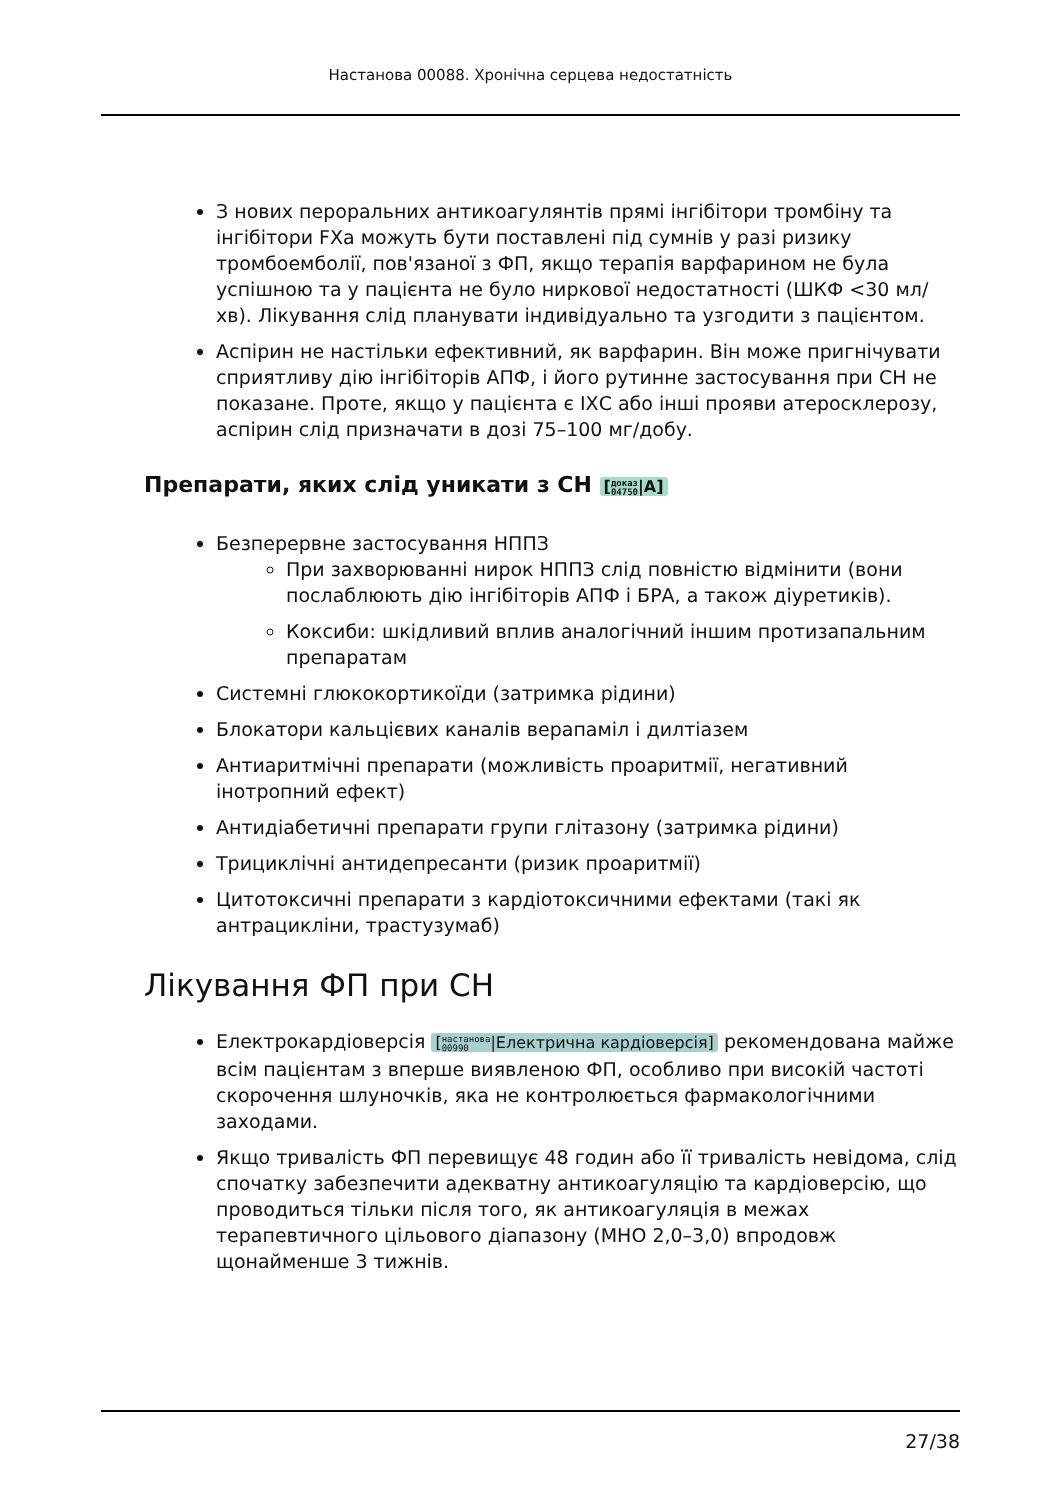Настанова 00088. Хронічна серцева недостатність
З нових пероральних антикоагулянтів прямі інгібітори тромбіну та інгібітори FXa можуть бути поставлені під сумнів у разі ризику тромбоемболії, пов'язаної з ФП, якщо терапія варфарином не була успішною та у пацієнта не було ниркової недостатності (ШКФ <30 мл/хв). Лікування слід планувати індивідуально та узгодити з пацієнтом.
Аспірин не настільки ефективний, як варфарин. Він може пригнічувати сприятливу дію інгібіторів АПФ, і його рутинне застосування при СН не показане. Проте, якщо у пацієнта є ІХС або інші прояви атеросклерозу, аспірин слід призначати в дозі 75–100 мг/добу.
Препарати, яких слід уникати з СН [доказ
04750|A]
Безперервне застосування НППЗ
При захворюванні нирок НППЗ слід повністю відмінити (вони послаблюють дію інгібіторів АПФ і БРА, а також діуретиків).
Коксиби: шкідливий вплив аналогічний іншим протизапальним препаратам
Системні глюкокортикоїди (затримка рідини)
Блокатори кальцієвих каналів верапаміл і дилтіазем
Антиаритмічні препарати (можливість проаритмії, негативний інотропний ефект)
Антидіабетичні препарати групи глітазону (затримка рідини)
Трициклічні антидепресанти (ризик проаритмії)
Цитотоксичні препарати з кардіотоксичними ефектами (такі як антрацикліни, трастузумаб)
Лікування ФП при СН
Електрокардіоверсія [настанова
00990|Електрична кардіоверсія] рекомендована майже всім пацієнтам з вперше виявленою ФП, особливо при високій частоті скорочення шлуночків, яка не контролюється фармакологічними заходами.
Якщо тривалість ФП перевищує 48 годин або її тривалість невідома, слід спочатку забезпечити адекватну антикоагуляцію та кардіоверсію, що проводиться тільки після того, як антикоагуляція в межах терапевтичного цільового діапазону (МНО 2,0–3,0) впродовж щонайменше 3 тижнів.
27/38